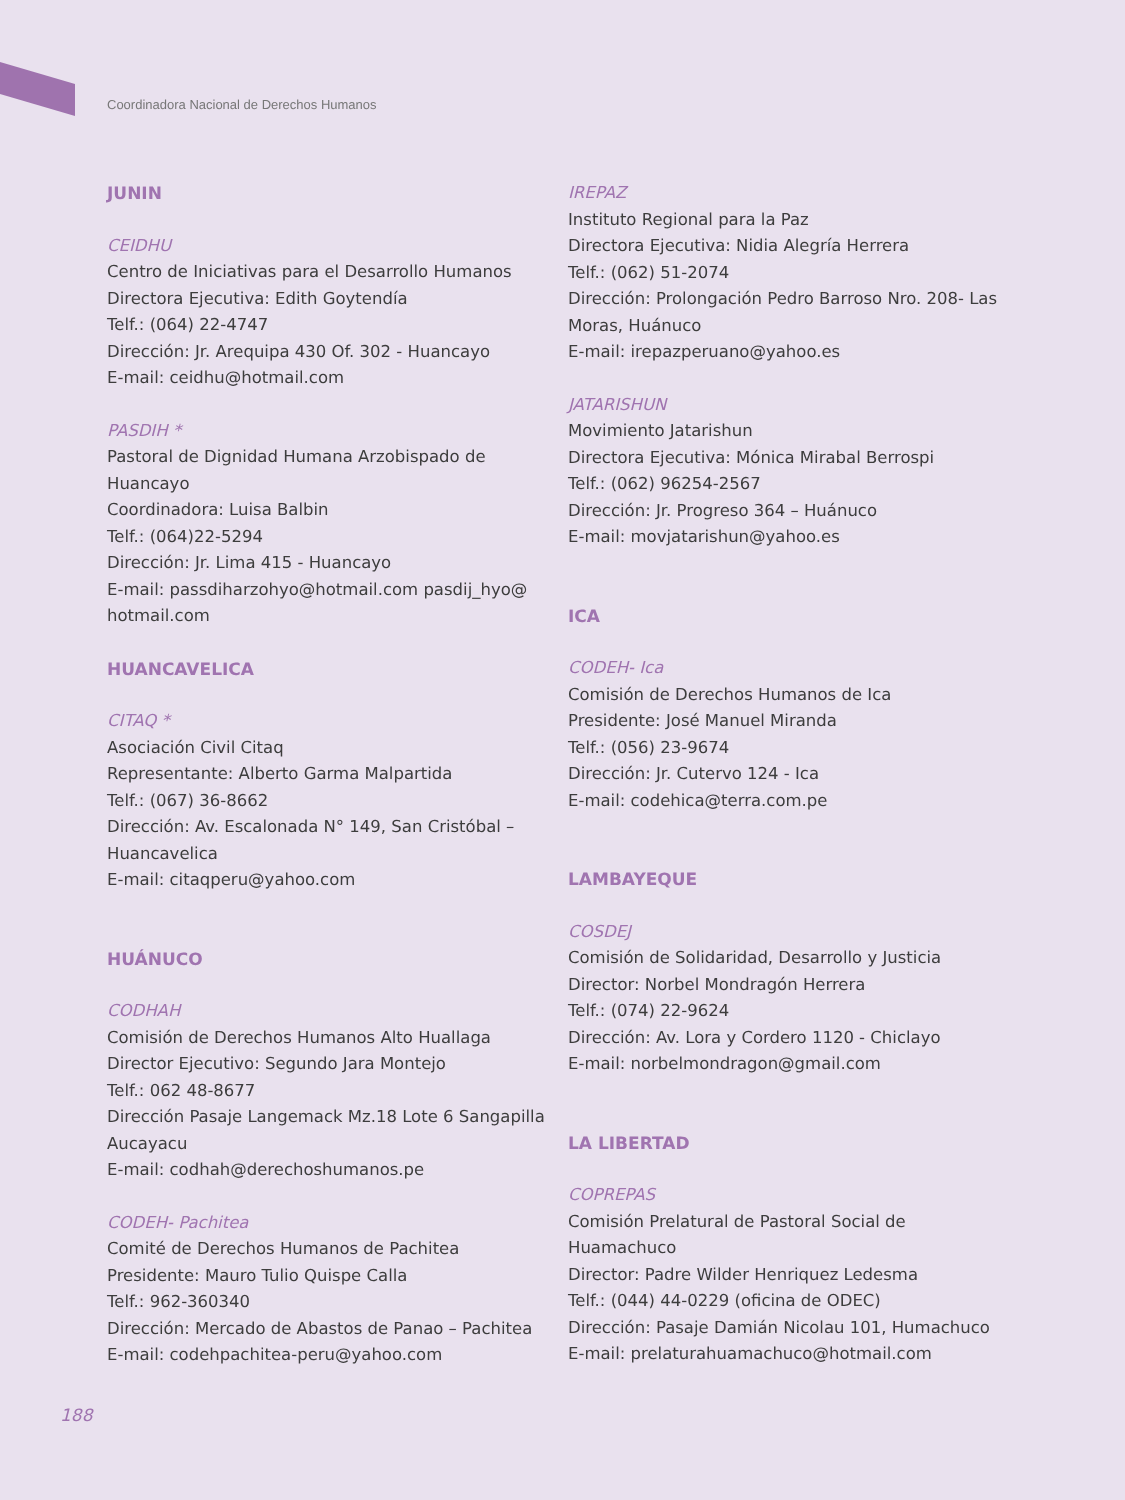Coordinadora Nacional de Derechos Humanos
JUNIN
CEIDHU
Centro de Iniciativas para el Desarrollo Humanos
Directora Ejecutiva: Edith Goytendía
Telf.: (064) 22-4747
Dirección: Jr. Arequipa 430 Of. 302 - Huancayo
E-mail: ceidhu@hotmail.com
PASDIH *
Pastoral de Dignidad Humana Arzobispado de Huancayo
Coordinadora: Luisa Balbin
Telf.: (064)22-5294
Dirección: Jr. Lima 415 - Huancayo
E-mail: passdiharzohyo@hotmail.com pasdij_hyo@ hotmail.com
HUANCAVELICA
CITAQ *
Asociación Civil Citaq
Representante: Alberto Garma Malpartida
Telf.: (067) 36-8662
Dirección: Av. Escalonada N° 149, San Cristóbal – Huancavelica
E-mail: citaqperu@yahoo.com
HUÁNUCO
CODHAH
Comisión de Derechos Humanos Alto Huallaga
Director Ejecutivo: Segundo Jara Montejo
Telf.: 062 48-8677
Dirección Pasaje Langemack Mz.18 Lote 6 Sangapilla Aucayacu
E-mail: codhah@derechoshumanos.pe
CODEH- Pachitea
Comité de Derechos Humanos de Pachitea
Presidente: Mauro Tulio Quispe Calla
Telf.: 962-360340
Dirección: Mercado de Abastos de Panao – Pachitea
E-mail: codehpachitea-peru@yahoo.com
IREPAZ
Instituto Regional para la Paz
Directora Ejecutiva: Nidia Alegría Herrera
Telf.: (062) 51-2074
Dirección: Prolongación Pedro Barroso Nro. 208- Las Moras, Huánuco
E-mail: irepazperuano@yahoo.es
JATARISHUN
Movimiento Jatarishun
Directora Ejecutiva: Mónica Mirabal Berrospi
Telf.: (062) 96254-2567
Dirección: Jr. Progreso 364 – Huánuco
E-mail: movjatarishun@yahoo.es
ICA
CODEH- Ica
Comisión de Derechos Humanos de Ica
Presidente: José Manuel Miranda
Telf.: (056) 23-9674
Dirección: Jr. Cutervo 124 - Ica
E-mail: codehica@terra.com.pe
LAMBAYEQUE
COSDEJ
Comisión de Solidaridad, Desarrollo y Justicia
Director: Norbel Mondragón Herrera
Telf.: (074) 22-9624
Dirección: Av. Lora y Cordero 1120 - Chiclayo
E-mail: norbelmondragon@gmail.com
LA LIBERTAD
COPREPAS
Comisión Prelatural de Pastoral Social de Huamachuco
Director: Padre Wilder Henriquez Ledesma
Telf.: (044) 44-0229 (oficina de ODEC)
Dirección: Pasaje Damián Nicolau 101, Humachuco
E-mail: prelaturahuamachuco@hotmail.com
188